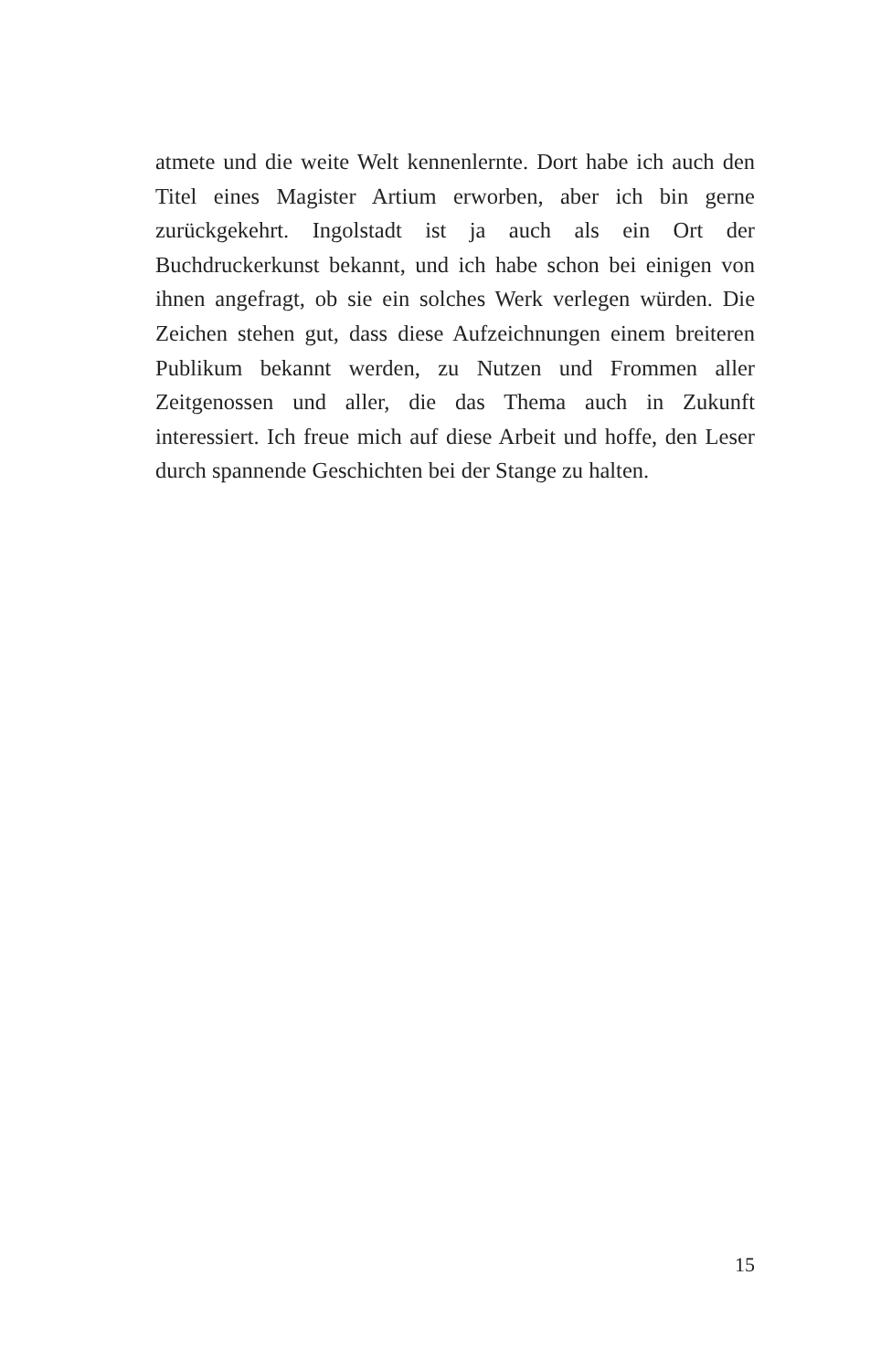atmete und die weite Welt kennenlernte. Dort habe ich auch den Titel eines Magister Artium erworben, aber ich bin gerne zurückgekehrt. Ingolstadt ist ja auch als ein Ort der Buchdruckerkunst bekannt, und ich habe schon bei einigen von ihnen angefragt, ob sie ein solches Werk verlegen würden. Die Zeichen stehen gut, dass diese Aufzeichnungen einem breiteren Publikum bekannt werden, zu Nutzen und Frommen aller Zeitgenossen und aller, die das Thema auch in Zukunft interessiert. Ich freue mich auf diese Arbeit und hoffe, den Leser durch spannende Geschichten bei der Stange zu halten.
15